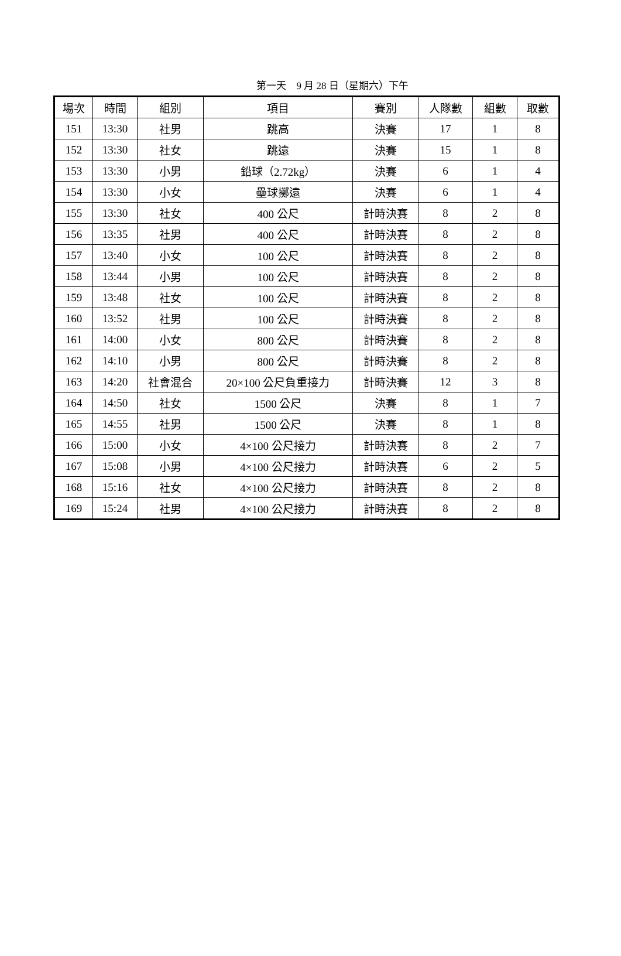第一天　9 月 28 日（星期六）下午
| 場次 | 時間 | 組別 | 項目 | 賽別 | 人隊數 | 組數 | 取數 |
| --- | --- | --- | --- | --- | --- | --- | --- |
| 151 | 13:30 | 社男 | 跳高 | 決賽 | 17 | 1 | 8 |
| 152 | 13:30 | 社女 | 跳遠 | 決賽 | 15 | 1 | 8 |
| 153 | 13:30 | 小男 | 鉛球（2.72kg） | 決賽 | 6 | 1 | 4 |
| 154 | 13:30 | 小女 | 壘球擲遠 | 決賽 | 6 | 1 | 4 |
| 155 | 13:30 | 社女 | 400 公尺 | 計時決賽 | 8 | 2 | 8 |
| 156 | 13:35 | 社男 | 400 公尺 | 計時決賽 | 8 | 2 | 8 |
| 157 | 13:40 | 小女 | 100 公尺 | 計時決賽 | 8 | 2 | 8 |
| 158 | 13:44 | 小男 | 100 公尺 | 計時決賽 | 8 | 2 | 8 |
| 159 | 13:48 | 社女 | 100 公尺 | 計時決賽 | 8 | 2 | 8 |
| 160 | 13:52 | 社男 | 100 公尺 | 計時決賽 | 8 | 2 | 8 |
| 161 | 14:00 | 小女 | 800 公尺 | 計時決賽 | 8 | 2 | 8 |
| 162 | 14:10 | 小男 | 800 公尺 | 計時決賽 | 8 | 2 | 8 |
| 163 | 14:20 | 社會混合 | 20×100 公尺負重接力 | 計時決賽 | 12 | 3 | 8 |
| 164 | 14:50 | 社女 | 1500 公尺 | 決賽 | 8 | 1 | 7 |
| 165 | 14:55 | 社男 | 1500 公尺 | 決賽 | 8 | 1 | 8 |
| 166 | 15:00 | 小女 | 4×100 公尺接力 | 計時決賽 | 8 | 2 | 7 |
| 167 | 15:08 | 小男 | 4×100 公尺接力 | 計時決賽 | 6 | 2 | 5 |
| 168 | 15:16 | 社女 | 4×100 公尺接力 | 計時決賽 | 8 | 2 | 8 |
| 169 | 15:24 | 社男 | 4×100 公尺接力 | 計時決賽 | 8 | 2 | 8 |